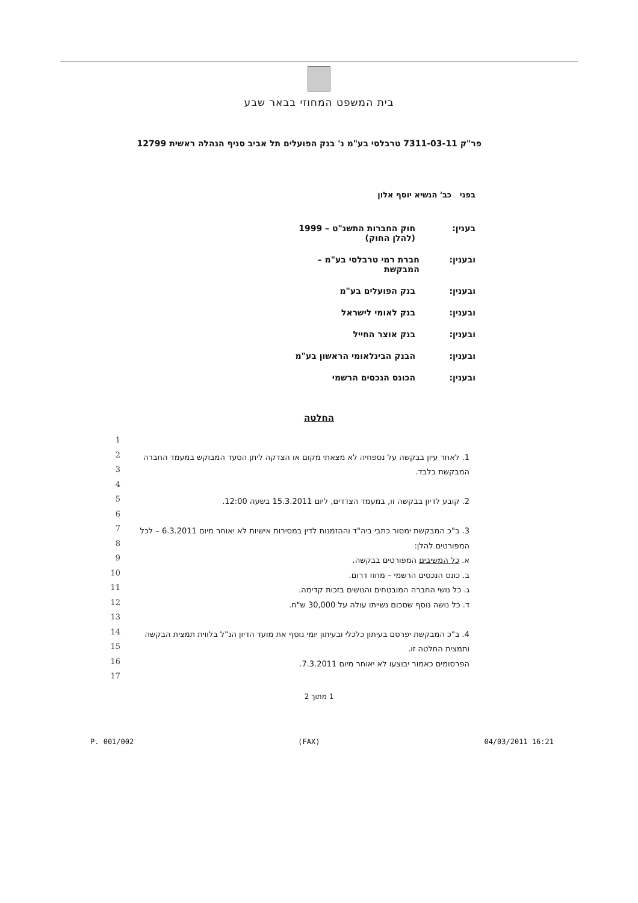בית המשפט המחוזי בבאר שבע
פר"ק 7311-03-11 טרבלסי בע"מ נ' בנק הפועלים תל אביב סניף הנהלה ראשית 12799
בפני כב' הנשיא יוסף אלון
בענין: חוק החברות התשנ"ט – 1999
(להלן החוק)
ובענין: חברת רמי טרבלסי בע"מ – המבקשת
ובענין: בנק הפועלים בע"מ
ובענין: בנק לאומי לישראל
ובענין: בנק אוצר החייל
ובענין: הבנק הבינלאומי הראשון בע"מ
ובענין: הכונס הנכסים הרשמי
החלטה
1
2
3
4
5
6
7
8
9
10
11
12
13
14
15
16
17
1. לאחר עיון בבקשה על נספחיה לא מצאתי מקום או הצדקה ליתן הסעד המבוקש במעמד החברה המבקשת בלבד.
2. קובע לדיון בבקשה זו, במעמד הצדדים, ליום 15.3.2011 בשעה 12:00.
3. ב"כ המבקשת ימסור כתבי ביה"ד וההזמנות לדין במסירות אישיות לא יאוחר מיום 6.3.2011 – לכל המפורטים להלן:
א. כל המשיבים המפורטים בבקשה.
ב. כונס הנכסים הרשמי – מחוז דרום.
ג. כל נושי החברה המובטחים והנושים בזכות קדימה.
ד. כל נושה נוסף שסכום נשייתו עולה על 30,000 ש"ח.
4. ב"כ המבקשת יפרסם בעיתון כלכלי ובעיתון יומי נוסף את מועד הדיון הנ"ל בלווית תמצית הבקשה ותמצית החלטה זו.
הפרסומים כאמור יבוצעו לא יאוחר מיום 7.3.2011.
1 מתוך 2
P. 001/002 (FAX) 04/03/2011 16:21